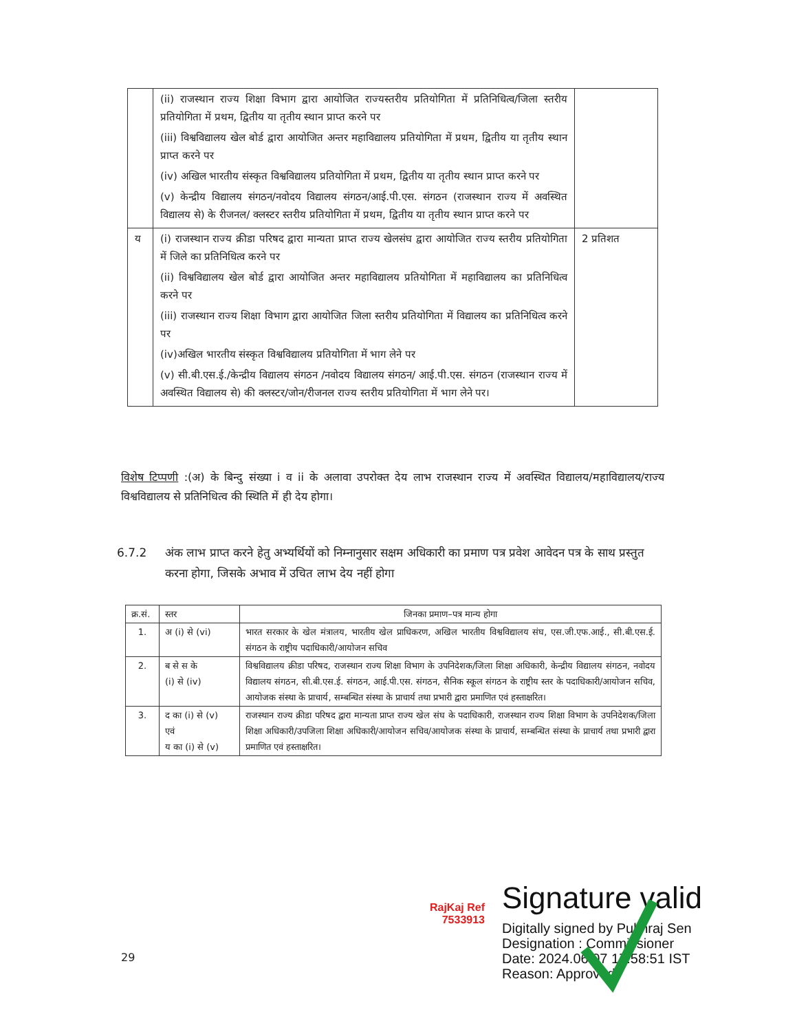| | (ii) राजस्थान राज्य शिक्षा विभाग द्वारा आयोजित राज्यस्तरीय प्रतियोगिता में प्रतिनिधित्व/जिला स्तरीय प्रतियोगिता में प्रथम, द्वितीय या तृतीय स्थान प्राप्त करने पर (iii) विश्वविद्यालय खेल बोर्ड द्वारा आयोजित अन्तर महाविद्यालय प्रतियोगिता में प्रथम, द्वितीय या तृतीय स्थान प्राप्त करने पर (iv) अखिल भारतीय संस्कृत विश्वविद्यालय प्रतियोगिता में प्रथम, द्वितीय या तृतीय स्थान प्राप्त करने पर (v) केन्द्रीय विद्यालय संगठन/नवोदय विद्यालय संगठन/आई.पी.एस. संगठन (राजस्थान राज्य में अवस्थित विद्यालय से) के रीजनल/ क्लस्टर स्तरीय प्रतियोगिता में प्रथम, द्वितीय या तृतीय स्थान प्राप्त करने पर | |
| य | (i) राजस्थान राज्य क्रीडा परिषद द्वारा मान्यता प्राप्त राज्य खेलसंघ द्वारा आयोजित राज्य स्तरीय प्रतियोगिता में जिले का प्रतिनिधित्व करने पर (ii) विश्वविद्यालय खेल बोर्ड द्वारा आयोजित अन्तर महाविद्यालय प्रतियोगिता में महाविद्यालय का प्रतिनिधित्व करने पर (iii) राजस्थान राज्य शिक्षा विभाग द्वारा आयोजित जिला स्तरीय प्रतियोगिता में विद्यालय का प्रतिनिधित्व करने पर (iv)अखिल भारतीय संस्कृत विश्वविद्यालय प्रतियोगिता में भाग लेने पर (v) सी.बी.एस.ई./केन्द्रीय विद्यालय संगठन /नवोदय विद्यालय संगठन/ आई.पी.एस. संगठन (राजस्थान राज्य में अवस्थित विद्यालय से) की क्लस्टर/जोन/रीजनल राज्य स्तरीय प्रतियोगिता में भाग लेने पर। | 2 प्रतिशत |
विशेष टिप्पणी :(अ) के बिन्दु संख्या i व ii के अलावा उपरोक्त देय लाभ राजस्थान राज्य में अवस्थित विद्यालय/महाविद्यालय/राज्य विश्वविद्यालय से प्रतिनिधित्व की स्थिति में ही देय होगा।
6.7.2 अंक लाभ प्राप्त करने हेतु अभ्यर्थियों को निम्नानुसार सक्षम अधिकारी का प्रमाण पत्र प्रवेश आवेदन पत्र के साथ प्रस्तुत करना होगा, जिसके अभाव में उचित लाभ देय नहीं होगा
| क्र.सं. | स्तर | जिनका प्रमाण–पत्र मान्य होगा |
| --- | --- | --- |
| 1. | अ (i) से (vi) | भारत सरकार के खेल मंत्रालय, भारतीय खेल प्राधिकरण, अखिल भारतीय विश्वविद्यालय संघ, एस.जी.एफ.आई., सी.बी.एस.ई. संगठन के राष्ट्रीय पदाधिकारी/आयोजन सचिव |
| 2. | ब से स के (i) से (iv) | विश्वविद्यालय क्रीडा परिषद, राजस्थान राज्य शिक्षा विभाग के उपनिदेशक/जिला शिक्षा अधिकारी, केन्द्रीय विद्यालय संगठन, नवोदय विद्यालय संगठन, सी.बी.एस.ई. संगठन, आई.पी.एस. संगठन, सैनिक स्कूल संगठन के राष्ट्रीय स्तर के पदाधिकारी/आयोजन सचिव, आयोजक संस्था के प्राचार्य, सम्बन्धित संस्था के प्राचार्य तथा प्रभारी द्वारा प्रमाणित एवं हस्ताक्षरित। |
| 3. | द का (i) से (v) एवं य का (i) से (v) | राजस्थान राज्य क्रीडा परिषद द्वारा मान्यता प्राप्त राज्य खेल संघ के पदाधिकारी, राजस्थान राज्य शिक्षा विभाग के उपनिदेशक/जिला शिक्षा अधिकारी/उपजिला शिक्षा अधिकारी/आयोजन सचिव/आयोजक संस्था के प्राचार्य, सम्बन्धित संस्था के प्राचार्य तथा प्रभारी द्वारा प्रमाणित एवं हस्ताक्षरित। |
RajKaj Ref
7533913
Signature valid
Digitally signed by Pukhraj Sen
Designation : Commissioner
Date: 2024.06.07 17:58:51 IST
Reason: Approved
29